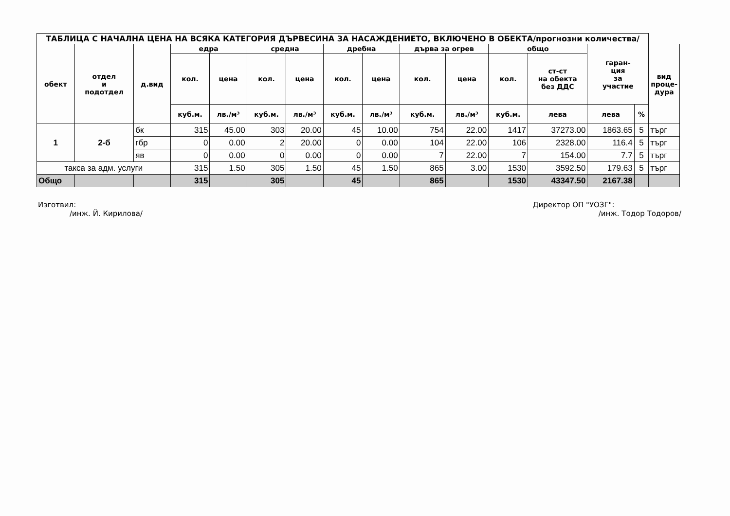| ТАБЛИЦА С НАЧАЛНА ЦЕНА НА ВСЯКА КАТЕГОРИЯ ДЪРВЕСИНА ЗА НАСАЖДЕНИЕТО, ВКЛЮЧЕНО В ОБЕКТА/прогнозни количества/ | | | | | | | | | | | | | | | |
| --- | --- | --- | --- | --- | --- | --- | --- | --- | --- | --- | --- | --- | --- | --- | --- |
| обект | отдел и подотдел | д.вид | едра | | средна | | дребна | | дърва за огрев | | общо | | гаран- ция за участие | | вид проце- дура |
| | | | кол. | цена | кол. | цена | кол. | цена | кол. | цена | кол. | ст-ст на обекта без ДДС | | | |
| | | | куб.м. | лв./м³ | куб.м. | лв./м³ | куб.м. | лв./м³ | куб.м. | лв./м³ | куб.м. | лева | лева | % | |
| 1 | 2-б | бк | 315 | 45.00 | 303 | 20.00 | 45 | 10.00 | 754 | 22.00 | 1417 | 37273.00 | 1863.65 | 5 | търг |
| | | гбр | 0 | 0.00 | 2 | 20.00 | 0 | 0.00 | 104 | 22.00 | 106 | 2328.00 | 116.4 | 5 | търг |
| | | яв | 0 | 0.00 | 0 | 0.00 | 0 | 0.00 | 7 | 22.00 | 7 | 154.00 | 7.7 | 5 | търг |
| такса за адм. услуги | | | 315 | 1.50 | 305 | 1.50 | 45 | 1.50 | 865 | 3.00 | 1530 | 3592.50 | 179.63 | 5 | търг |
| Общо | | | 315 | | 305 | | 45 | | 865 | | 1530 | 43347.50 | 2167.38 | | |
Изготвил:
/инж. Й. Кирилова/
Директор ОП "УОЗГ":
/инж. Тодор Тодоров/